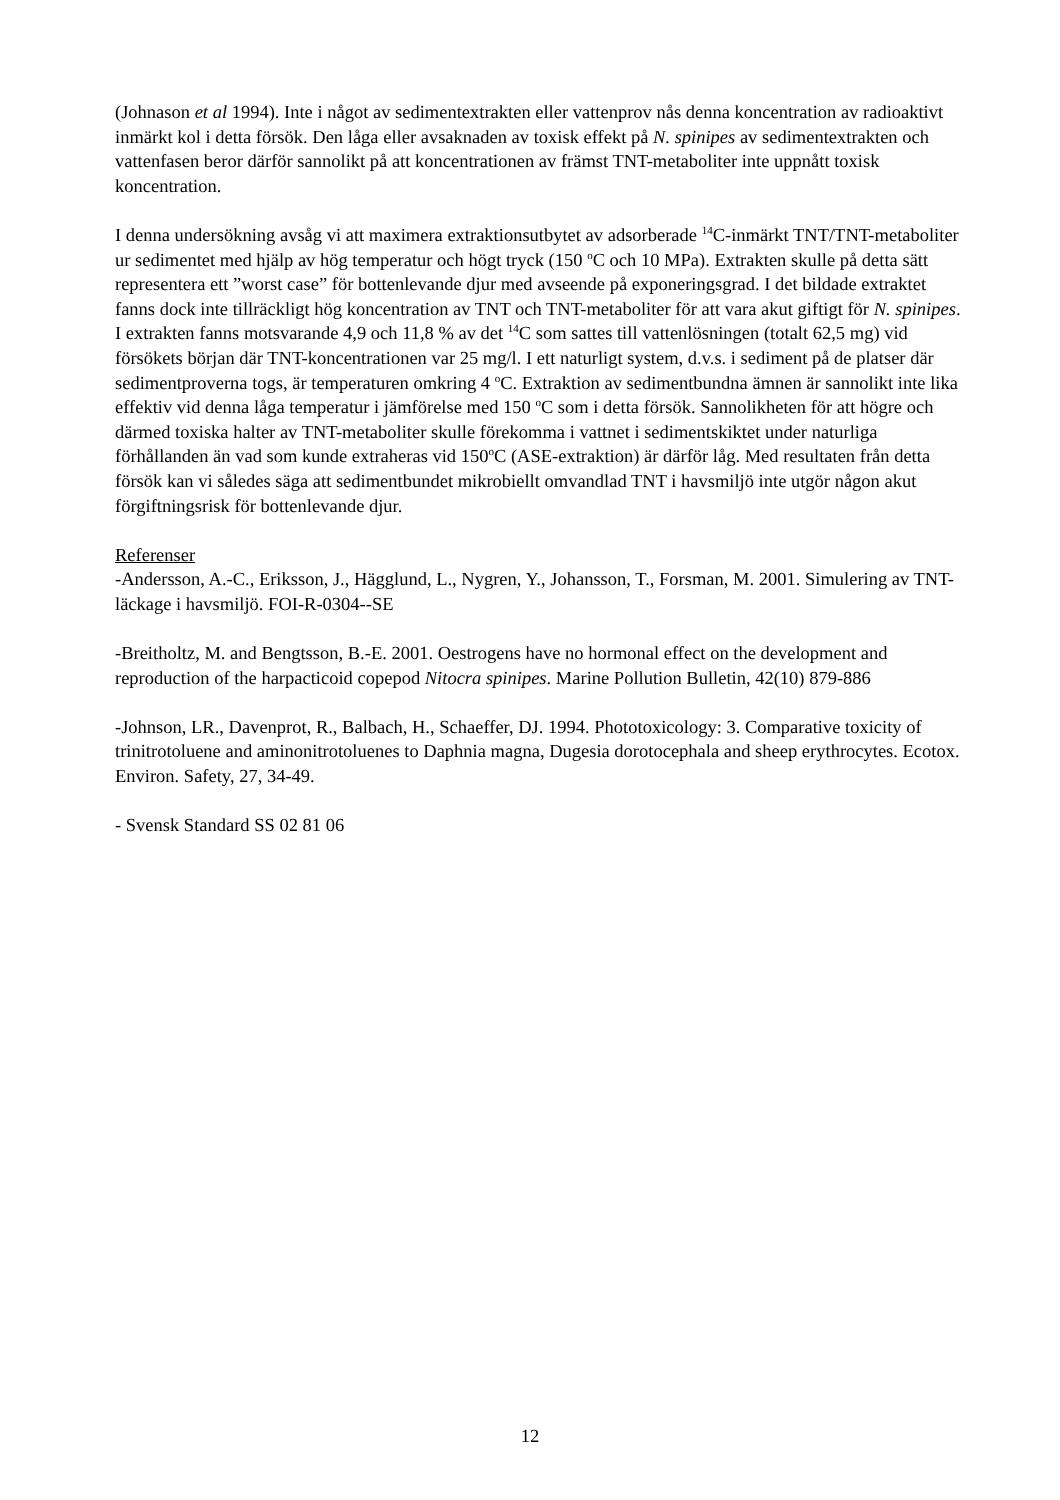(Johnason et al 1994). Inte i något av sedimentextrakten eller vattenprov nås denna koncentration av radioaktivt inmärkt kol i detta försök. Den låga eller avsaknaden av toxisk effekt på N. spinipes av sedimentextrakten och vattenfasen beror därför sannolikt på att koncentrationen av främst TNT-metaboliter inte uppnått toxisk koncentration.
I denna undersökning avsåg vi att maximera extraktionsutbytet av adsorberade <sup>14</sup>C-inmärkt TNT/TNT-metaboliter ur sedimentet med hjälp av hög temperatur och högt tryck (150 <sup>o</sup>C och 10 MPa). Extrakten skulle på detta sätt representera ett ”worst case” för bottenlevande djur med avseende på exponeringsgrad. I det bildade extraktet fanns dock inte tillräckligt hög koncentration av TNT och TNT-metaboliter för att vara akut giftigt för N. spinipes. I extrakten fanns motsvarande 4,9 och 11,8 % av det <sup>14</sup>C som sattes till vattenlösningen (totalt 62,5 mg) vid försökets början där TNT-koncentrationen var 25 mg/l. I ett naturligt system, d.v.s. i sediment på de platser där sedimentproverna togs, är temperaturen omkring 4 <sup>o</sup>C. Extraktion av sedimentbundna ämnen är sannolikt inte lika effektiv vid denna låga temperatur i jämförelse med 150 <sup>o</sup>C som i detta försök. Sannolikheten för att högre och därmed toxiska halter av TNT-metaboliter skulle förekomma i vattnet i sedimentskiktet under naturliga förhållanden än vad som kunde extraheras vid 150<sup>o</sup>C (ASE-extraktion) är därför låg. Med resultaten från detta försök kan vi således säga att sedimentbundet mikrobiellt omvandlad TNT i havsmiljö inte utgör någon akut förgiftningsrisk för bottenlevande djur.
Referenser
-Andersson, A.-C., Eriksson, J., Hägglund, L., Nygren, Y., Johansson, T., Forsman, M. 2001. Simulering av TNT-läckage i havsmiljö. FOI-R-0304--SE
-Breitholtz, M. and Bengtsson, B.-E. 2001. Oestrogens have no hormonal effect on the development and reproduction of the harpacticoid copepod Nitocra spinipes. Marine Pollution Bulletin, 42(10) 879-886
-Johnson, LR., Davenprot, R., Balbach, H., Schaeffer, DJ. 1994. Phototoxicology: 3. Comparative toxicity of trinitrotoluene and aminonitrotoluenes to Daphnia magna, Dugesia dorotocephala and sheep erythrocytes. Ecotox. Environ. Safety, 27, 34-49.
- Svensk Standard SS 02 81 06
12